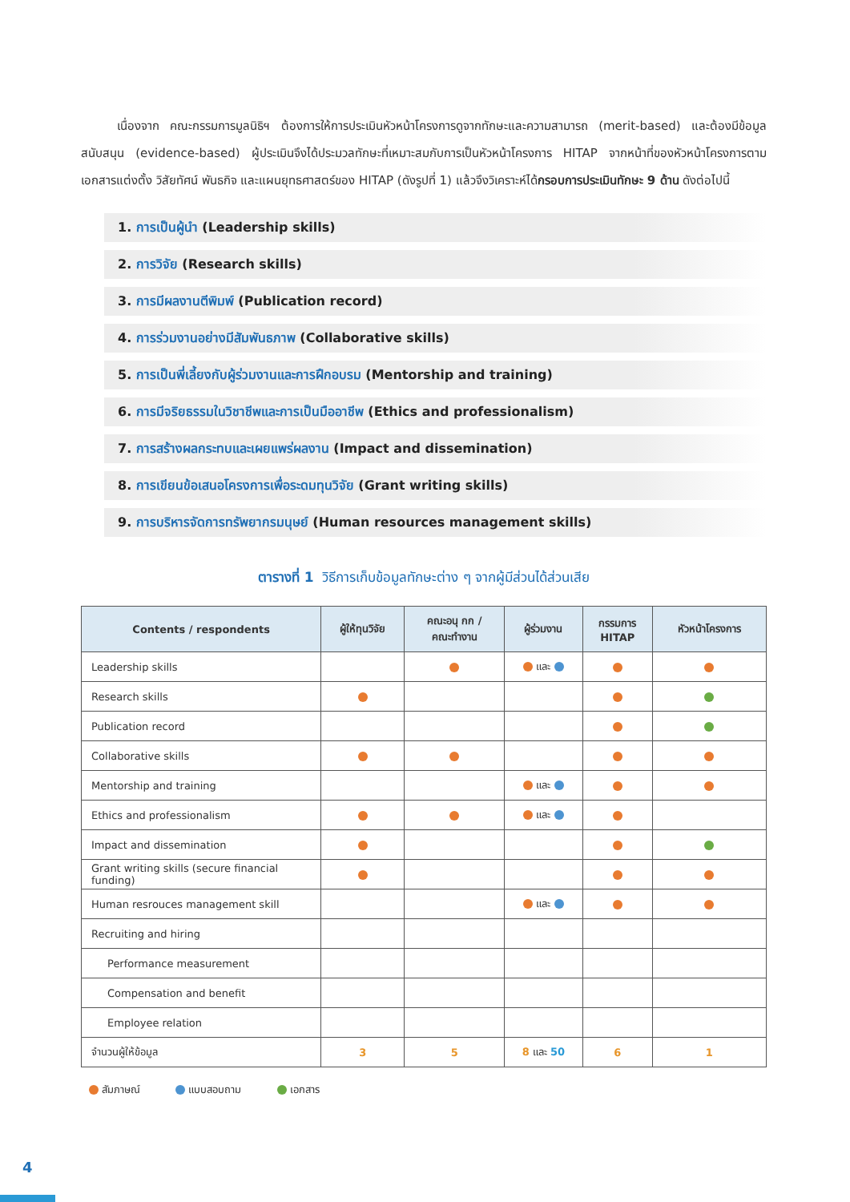เนื่องจาก คณะกรรมการมูลนิธิฯ ต้องการให้การประเมินหัวหน้าโครงการดูจากทักษะและความสามารถ (merit-based) และต้องมีข้อมูลสนับสนุน (evidence-based) ผู้ประเมินจึงได้ประมวลทักษะที่เหมาะสมกับการเป็นหัวหน้าโครงการ HITAP จากหน้าที่ของหัวหน้าโครงการตามเอกสารแต่งตั้ง วิสัยทัศน์ พันธกิจ และแผนยุทธศาสตร์ของ HITAP (ดังรูปที่ 1) แล้วจึงวิเคราะห์ได้กรอบการประเมินทักษะ 9 ด้าน ดังต่อไปนี้
1. การเป็นผู้นำ (Leadership skills)
2. การวิจัย (Research skills)
3. การมีผลงานตีพิมพ์ (Publication record)
4. การร่วมงานอย่างมีสัมพันธภาพ (Collaborative skills)
5. การเป็นพี่เลี้ยงกับผู้ร่วมงานและการฝึกอบรม (Mentorship and training)
6. การมีจริยธรรมในวิชาชีพและการเป็นมืออาชีพ (Ethics and professionalism)
7. การสร้างผลกระทบและเผยแพร่ผลงาน (Impact and dissemination)
8. การเขียนข้อเสนอโครงการเพื่อระดมทุนวิจัย (Grant writing skills)
9. การบริหารจัดการทรัพยากรมนุษย์ (Human resources management skills)
ตารางที่ 1 วิธีการเก็บข้อมูลทักษะต่าง ๆ จากผู้มีส่วนได้ส่วนเสีย
| Contents / respondents | ผู้ให้ทุนวิจัย | คณะอนุ กก / คณะทำงาน | ผู้ร่วมงาน | กรรมการ HITAP | หัวหน้าโครงการ |
| --- | --- | --- | --- | --- | --- |
| Leadership skills | | | และ | | |
| Research skills | | | | | |
| Publication record | | | | | |
| Collaborative skills | | | | | |
| Mentorship and training | | | และ | | |
| Ethics and professionalism | | | และ | | |
| Impact and dissemination | | | | | |
| Grant writing skills (secure financial funding) | | | | | |
| Human resrouces management skill | | | และ | | |
| Recruiting and hiring | | | | | |
| Performance measurement | | | | | |
| Compensation and benefit | | | | | |
| Employee relation | | | | | |
| จำนวนผู้ให้ข้อมูล | 3 | 5 | 8 และ 50 | 6 | 1 |
สัมภาษณ์ แบบสอบถาม เอกสาร
4